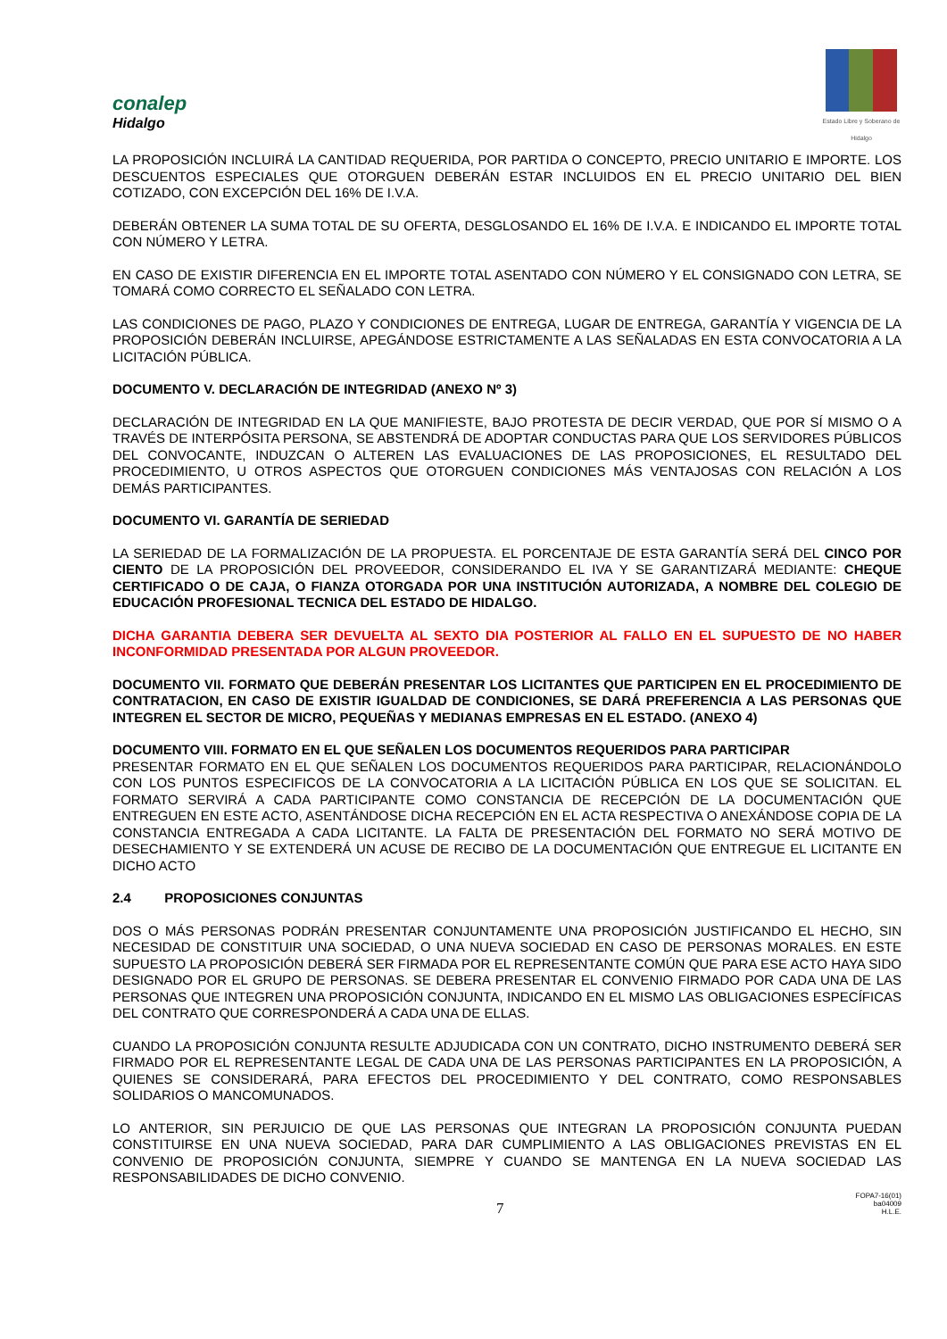conalep
Hidalgo
Estado Libre y Soberano de Hidalgo
LA PROPOSICIÓN INCLUIRÁ LA CANTIDAD REQUERIDA, POR PARTIDA O CONCEPTO, PRECIO UNITARIO E IMPORTE. LOS DESCUENTOS ESPECIALES QUE OTORGUEN DEBERÁN ESTAR INCLUIDOS EN EL PRECIO UNITARIO DEL BIEN COTIZADO, CON EXCEPCIÓN DEL 16% DE I.V.A.
DEBERÁN OBTENER LA SUMA TOTAL DE SU OFERTA, DESGLOSANDO EL 16% DE I.V.A. E INDICANDO EL IMPORTE TOTAL CON NÚMERO Y LETRA.
EN CASO DE EXISTIR DIFERENCIA EN EL IMPORTE TOTAL ASENTADO CON NÚMERO Y EL CONSIGNADO CON LETRA, SE TOMARÁ COMO CORRECTO EL SEÑALADO CON LETRA.
LAS CONDICIONES DE PAGO, PLAZO Y CONDICIONES DE ENTREGA, LUGAR DE ENTREGA, GARANTÍA Y VIGENCIA DE LA PROPOSICIÓN DEBERÁN INCLUIRSE, APEGÁNDOSE ESTRICTAMENTE A LAS SEÑALADAS EN ESTA CONVOCATORIA A LA LICITACIÓN PÚBLICA.
DOCUMENTO V. DECLARACIÓN DE INTEGRIDAD (ANEXO Nº 3)
DECLARACIÓN DE INTEGRIDAD EN LA QUE MANIFIESTE, BAJO PROTESTA DE DECIR VERDAD, QUE POR SÍ MISMO O A TRAVÉS DE INTERPÓSITA PERSONA, SE ABSTENDRÁ DE ADOPTAR CONDUCTAS PARA QUE LOS SERVIDORES PÚBLICOS DEL CONVOCANTE, INDUZCAN O ALTEREN LAS EVALUACIONES DE LAS PROPOSICIONES, EL RESULTADO DEL PROCEDIMIENTO, U OTROS ASPECTOS QUE OTORGUEN CONDICIONES MÁS VENTAJOSAS CON RELACIÓN A LOS DEMÁS PARTICIPANTES.
DOCUMENTO VI. GARANTÍA DE SERIEDAD
LA SERIEDAD DE LA FORMALIZACIÓN DE LA PROPUESTA. EL PORCENTAJE DE ESTA GARANTÍA SERÁ DEL CINCO POR CIENTO DE LA PROPOSICIÓN DEL PROVEEDOR, CONSIDERANDO EL IVA Y SE GARANTIZARÁ MEDIANTE: CHEQUE CERTIFICADO O DE CAJA, O FIANZA OTORGADA POR UNA INSTITUCIÓN AUTORIZADA, A NOMBRE DEL COLEGIO DE EDUCACIÓN PROFESIONAL TECNICA DEL ESTADO DE HIDALGO.
DICHA GARANTIA DEBERA SER DEVUELTA AL SEXTO DIA POSTERIOR AL FALLO EN EL SUPUESTO DE NO HABER INCONFORMIDAD PRESENTADA POR ALGUN PROVEEDOR.
DOCUMENTO VII. FORMATO QUE DEBERÁN PRESENTAR LOS LICITANTES QUE PARTICIPEN EN EL PROCEDIMIENTO DE CONTRATACION, EN CASO DE EXISTIR IGUALDAD DE CONDICIONES, SE DARÁ PREFERENCIA A LAS PERSONAS QUE INTEGREN EL SECTOR DE MICRO, PEQUEÑAS Y MEDIANAS EMPRESAS EN EL ESTADO. (ANEXO 4)
DOCUMENTO VIII. FORMATO EN EL QUE SEÑALEN LOS DOCUMENTOS REQUERIDOS PARA PARTICIPAR
PRESENTAR FORMATO EN EL QUE SEÑALEN LOS DOCUMENTOS REQUERIDOS PARA PARTICIPAR, RELACIONÁNDOLO CON LOS PUNTOS ESPECIFICOS DE LA CONVOCATORIA A LA LICITACIÓN PÚBLICA EN LOS QUE SE SOLICITAN. EL FORMATO SERVIRÁ A CADA PARTICIPANTE COMO CONSTANCIA DE RECEPCIÓN DE LA DOCUMENTACIÓN QUE ENTREGUEN EN ESTE ACTO, ASENTÁNDOSE DICHA RECEPCIÓN EN EL ACTA RESPECTIVA O ANEXÁNDOSE COPIA DE LA CONSTANCIA ENTREGADA A CADA LICITANTE. LA FALTA DE PRESENTACIÓN DEL FORMATO NO SERÁ MOTIVO DE DESECHAMIENTO Y SE EXTENDERÁ UN ACUSE DE RECIBO DE LA DOCUMENTACIÓN QUE ENTREGUE EL LICITANTE EN DICHO ACTO
2.4 PROPOSICIONES CONJUNTAS
DOS O MÁS PERSONAS PODRÁN PRESENTAR CONJUNTAMENTE UNA PROPOSICIÓN JUSTIFICANDO EL HECHO, SIN NECESIDAD DE CONSTITUIR UNA SOCIEDAD, O UNA NUEVA SOCIEDAD EN CASO DE PERSONAS MORALES. EN ESTE SUPUESTO LA PROPOSICIÓN DEBERÁ SER FIRMADA POR EL REPRESENTANTE COMÚN QUE PARA ESE ACTO HAYA SIDO DESIGNADO POR EL GRUPO DE PERSONAS. SE DEBERA PRESENTAR EL CONVENIO FIRMADO POR CADA UNA DE LAS PERSONAS QUE INTEGREN UNA PROPOSICIÓN CONJUNTA, INDICANDO EN EL MISMO LAS OBLIGACIONES ESPECÍFICAS DEL CONTRATO QUE CORRESPONDERÁ A CADA UNA DE ELLAS.
CUANDO LA PROPOSICIÓN CONJUNTA RESULTE ADJUDICADA CON UN CONTRATO, DICHO INSTRUMENTO DEBERÁ SER FIRMADO POR EL REPRESENTANTE LEGAL DE CADA UNA DE LAS PERSONAS PARTICIPANTES EN LA PROPOSICIÓN, A QUIENES SE CONSIDERARÁ, PARA EFECTOS DEL PROCEDIMIENTO Y DEL CONTRATO, COMO RESPONSABLES SOLIDARIOS O MANCOMUNADOS.
LO ANTERIOR, SIN PERJUICIO DE QUE LAS PERSONAS QUE INTEGRAN LA PROPOSICIÓN CONJUNTA PUEDAN CONSTITUIRSE EN UNA NUEVA SOCIEDAD, PARA DAR CUMPLIMIENTO A LAS OBLIGACIONES PREVISTAS EN EL CONVENIO DE PROPOSICIÓN CONJUNTA, SIEMPRE Y CUANDO SE MANTENGA EN LA NUEVA SOCIEDAD LAS RESPONSABILIDADES DE DICHO CONVENIO.
7
FOPA7-16(01)
ba04009
H.L.E.